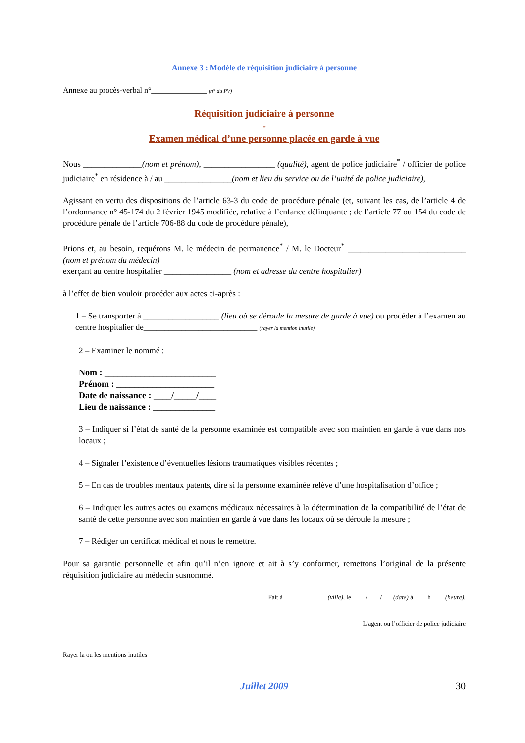Annexe 3 : Modèle de réquisition judiciaire à personne
Annexe au procès-verbal n°______________ (n° du PV)
Réquisition judiciaire à personne
-
Examen médical d’une personne placée en garde à vue
Nous ______________(nom et prénom), _________________ (qualité), agent de police judiciaire<sup>*</sup> / officier de police judiciaire<sup>*</sup> en résidence à / au ________________(nom et lieu du service ou de l’unité de police judiciaire),
Agissant en vertu des dispositions de l’article 63-3 du code de procédure pénale (et, suivant les cas, de l’article 4 de l’ordonnance n° 45-174 du 2 février 1945 modifiée, relative à l’enfance délinquante ; de l’article 77 ou 154 du code de procédure pénale de l’article 706-88 du code de procédure pénale),
Prions et, au besoin, requérons M. le médecin de permanence<sup>*</sup> / M. le Docteur<sup>*</sup> ____________________________ (nom et prénom du médecin)
exerçant au centre hospitalier ________________ (nom et adresse du centre hospitalier)
à l’effet de bien vouloir procéder aux actes ci-après :
1 – Se transporter à __________________ (lieu où se déroule la mesure de garde à vue) ou procéder à l’examen au centre hospitalier de___________________________ (rayer la mention inutile)
2 – Examiner le nommé :
Nom : _________________________
Prénom : ______________________
Date de naissance : ____/_____/____
Lieu de naissance : ______________
3 – Indiquer si l’état de santé de la personne examinée est compatible avec son maintien en garde à vue dans nos locaux ;
4 – Signaler l’existence d’éventuelles lésions traumatiques visibles récentes ;
5 – En cas de troubles mentaux patents, dire si la personne examinée relève d’une hospitalisation d’office ;
6 – Indiquer les autres actes ou examens médicaux nécessaires à la détermination de la compatibilité de l’état de santé de cette personne avec son maintien en garde à vue dans les locaux où se déroule la mesure ;
7 – Rédiger un certificat médical et nous le remettre.
Pour sa garantie personnelle et afin qu’il n’en ignore et ait à s’y conformer, remettons l’original de la présente réquisition judiciaire au médecin susnommé.
Fait à _____________ (ville), le ____/____/___ (date) à ____h____ (heure).
L’agent ou l’officier de police judiciaire
Rayer la ou les mentions inutiles
Juillet 2009 30